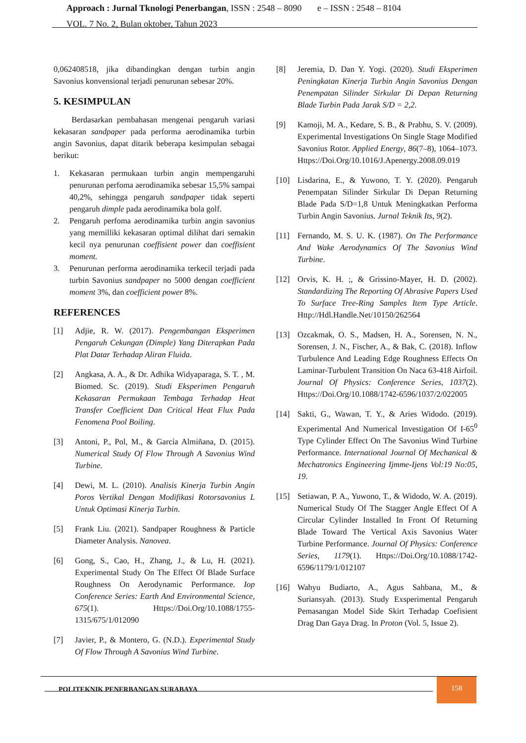Approach : Jurnal Tknologi Penerbangan, ISSN : 2548 – 8090 e – ISSN : 2548 – 8104
VOL. 7 No. 2, Bulan oktober, Tahun 2023
0,062408518, jika dibandingkan dengan turbin angin Savonius konvensional terjadi penurunan sebesar 20%.
5. KESIMPULAN
Berdasarkan pembahasan mengenai pengaruh variasi kekasaran sandpaper pada performa aerodinamika turbin angin Savonius, dapat ditarik beberapa kesimpulan sebagai berikut:
1. Kekasaran permukaan turbin angin mempengaruhi penurunan perfoma aerodinamika sebesar 15,5% sampai 40,2%, sehingga pengaruh sandpaper tidak seperti pengaruh dimple pada aerodinamika bola golf.
2. Pengaruh perfoma aerodinamika turbin angin savonius yang memilliki kekasaran optimal dilihat dari semakin kecil nya penurunan coeffisient power dan coeffisient moment.
3. Penurunan performa aerodinamika terkecil terjadi pada turbin Savonius sandpaper no 5000 dengan coefficient moment 3%, dan coefficient power 8%.
REFERENCES
[1] Adjie, R. W. (2017). Pengembangan Eksperimen Pengaruh Cekungan (Dimple) Yang Diterapkan Pada Plat Datar Terhadap Aliran Fluida.
[2] Angkasa, A. A., & Dr. Adhika Widyaparaga, S. T. , M. Biomed. Sc. (2019). Studi Eksperimen Pengaruh Kekasaran Permukaan Tembaga Terhadap Heat Transfer Coefficient Dan Critical Heat Flux Pada Fenomena Pool Boiling.
[3] Antoni, P., Pol, M., & García Almiñana, D. (2015). Numerical Study Of Flow Through A Savonius Wind Turbine.
[4] Dewi, M. L. (2010). Analisis Kinerja Turbin Angin Poros Vertikal Dengan Modifikasi Rotorsavonius L Untuk Optimasi Kinerja Turbin.
[5] Frank Liu. (2021). Sandpaper Roughness & Particle Diameter Analysis. Nanovea.
[6] Gong, S., Cao, H., Zhang, J., & Lu, H. (2021). Experimental Study On The Effect Of Blade Surface Roughness On Aerodynamic Performance. Iop Conference Series: Earth And Environmental Science, 675(1). Https://Doi.Org/10.1088/1755-1315/675/1/012090
[7] Javier, P., & Montero, G. (N.D.). Experimental Study Of Flow Through A Savonius Wind Turbine.
[8] Jeremia, D. Dan Y. Yogi. (2020). Studi Eksperimen Peningkatan Kinerja Turbin Angin Savonius Dengan Penempatan Silinder Sirkular Di Depan Returning Blade Turbin Pada Jarak S/D = 2,2.
[9] Kamoji, M. A., Kedare, S. B., & Prabhu, S. V. (2009). Experimental Investigations On Single Stage Modified Savonius Rotor. Applied Energy, 86(7–8), 1064–1073. Https://Doi.Org/10.1016/J.Apenergy.2008.09.019
[10] Lisdarina, E., & Yuwono, T. Y. (2020). Pengaruh Penempatan Silinder Sirkular Di Depan Returning Blade Pada S/D=1,8 Untuk Meningkatkan Performa Turbin Angin Savonius. Jurnal Teknik Its, 9(2).
[11] Fernando, M. S. U. K. (1987). On The Performance And Wake Aerodynamics Of The Savonius Wind Turbine.
[12] Orvis, K. H. ;, & Grissino-Mayer, H. D. (2002). Standardizing The Reporting Of Abrasive Papers Used To Surface Tree-Ring Samples Item Type Article. Http://Hdl.Handle.Net/10150/262564
[13] Ozcakmak, O. S., Madsen, H. A., Sorensen, N. N., Sorensen, J. N., Fischer, A., & Bak, C. (2018). Inflow Turbulence And Leading Edge Roughness Effects On Laminar-Turbulent Transition On Naca 63-418 Airfoil. Journal Of Physics: Conference Series, 1037(2). Https://Doi.Org/10.1088/1742-6596/1037/2/022005
[14] Sakti, G., Wawan, T. Y., & Aries Widodo. (2019). Experimental And Numerical Investigation Of I-65<sup>0</sup> Type Cylinder Effect On The Savonius Wind Turbine Performance. International Journal Of Mechanical & Mechatronics Engineering Ijmme-Ijens Vol:19 No:05, 19.
[15] Setiawan, P. A., Yuwono, T., & Widodo, W. A. (2019). Numerical Study Of The Stagger Angle Effect Of A Circular Cylinder Installed In Front Of Returning Blade Toward The Vertical Axis Savonius Water Turbine Performance. Journal Of Physics: Conference Series, 1179(1). Https://Doi.Org/10.1088/1742-6596/1179/1/012107
[16] Wahyu Budiarto, A., Agus Sahbana, M., & Suriansyah. (2013). Study Exsperimental Pengaruh Pemasangan Model Side Skirt Terhadap Coefisient Drag Dan Gaya Drag. In Proton (Vol. 5, Issue 2).
POLITEKNIK PENERBANGAN SURABAYA
158